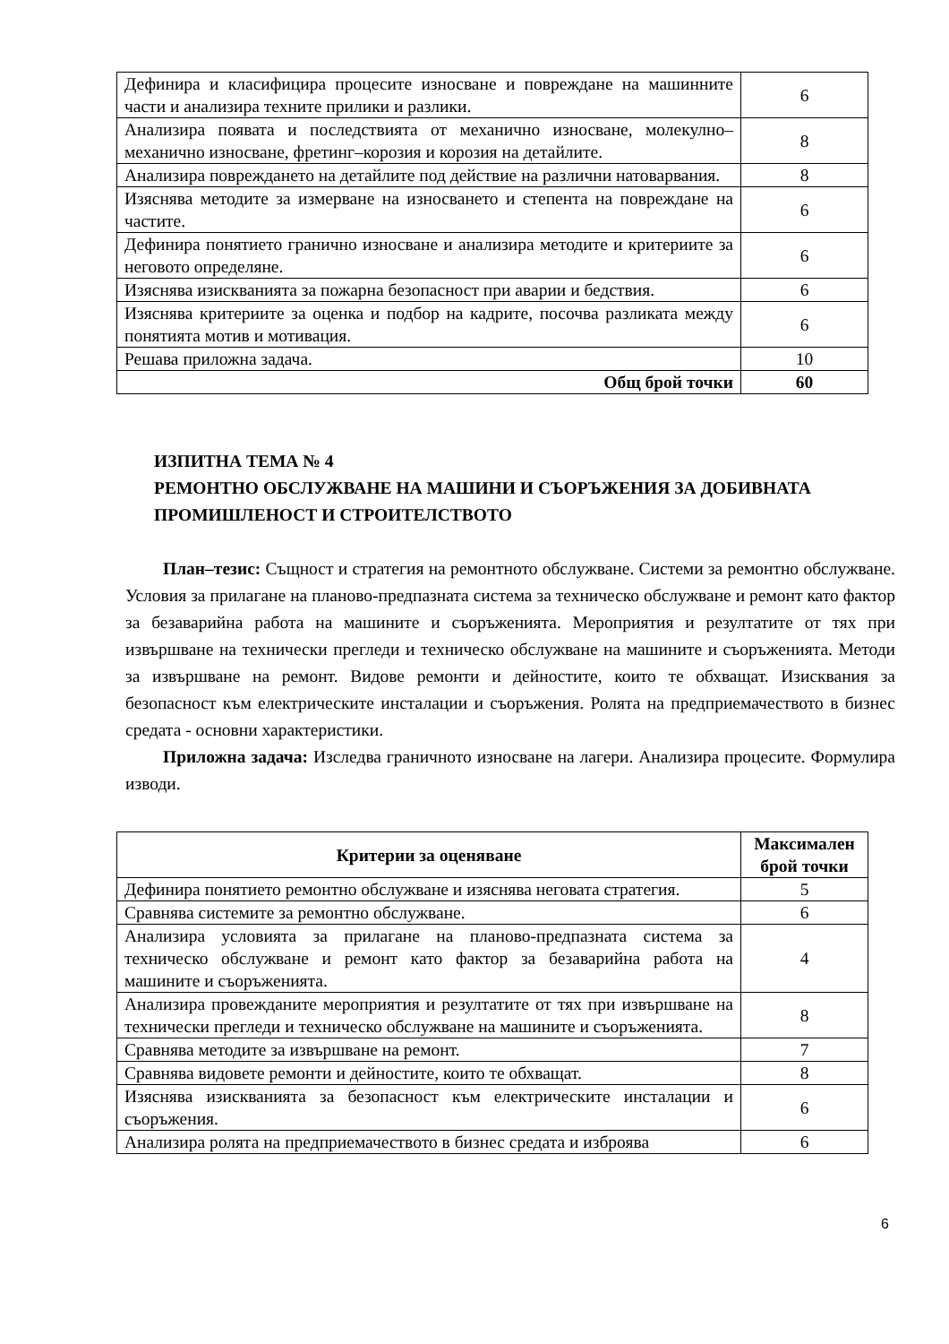| Дефинира и класифицира процесите износване и повреждане на машинните части и анализира техните прилики и разлики. | 6 |
| Анализира появата и последствията от механично износване, молекулно–механично износване, фретинг–корозия и корозия на детайлите. | 8 |
| Анализира повреждането на детайлите под действие на различни натоварвания. | 8 |
| Изяснява методите за измерване на износването и степента на повреждане на частите. | 6 |
| Дефинира понятието гранично износване и анализира методите и критериите за неговото определяне. | 6 |
| Изяснява изискванията за пожарна безопасност при аварии и бедствия. | 6 |
| Изяснява критериите за оценка и подбор на кадрите, посочва разликата между понятията мотив и мотивация. | 6 |
| Решава приложна задача. | 10 |
| Общ брой точки | 60 |
ИЗПИТНА ТЕМА № 4
РЕМОНТНО ОБСЛУЖВАНЕ НА МАШИНИ И СЪОРЪЖЕНИЯ ЗА ДОБИВНАТА ПРОМИШЛЕНОСТ И СТРОИТЕЛСТВОТО
План–тезис: Същност и стратегия на ремонтното обслужване. Системи за ремонтно обслужване. Условия за прилагане на планово-предпазната система за техническо обслужване и ремонт като фактор за безаварийна работа на машините и съоръженията. Мероприятия и резултатите от тях при извършване на технически прегледи и техническо обслужване на машините и съоръженията. Методи за извършване на ремонт. Видове ремонти и дейностите, които те обхващат. Изисквания за безопасност към електрическите инсталации и съоръжения. Ролята на предприемачеството в бизнес средата - основни характеристики.
Приложна задача: Изследва граничното износване на лагери. Анализира процесите. Формулира изводи.
| Критерии за оценяване | Максимален брой точки |
| --- | --- |
| Дефинира понятието ремонтно обслужване и изяснява неговата стратегия. | 5 |
| Сравнява системите за ремонтно обслужване. | 6 |
| Анализира условията за прилагане на планово-предпазната система за техническо обслужване и ремонт като фактор за безаварийна работа на машините и съоръженията. | 4 |
| Анализира провежданите мероприятия и резултатите от тях при извършване на технически прегледи и техническо обслужване на машините и съоръженията. | 8 |
| Сравнява методите за извършване на ремонт. | 7 |
| Сравнява видовете ремонти и дейностите, които те обхващат. | 8 |
| Изяснява изискванията за безопасност към електрическите инсталации и съоръжения. | 6 |
| Анализира ролята на предприемачеството в бизнес средата и изброява | 6 |
6